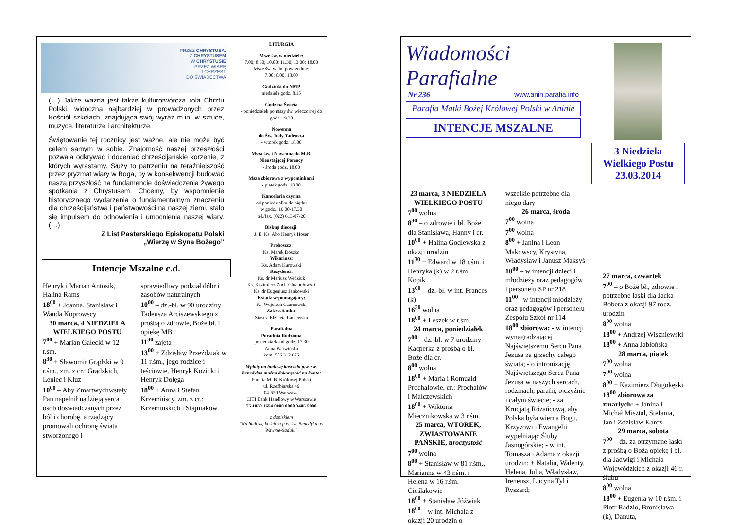PRZEZ CHRYSTUSA,
Z CHRYSTUSEM
W CHRYSTUSIE
PRZEZ WIARĘ
I CHRZEST
DO ŚWIADECTWA
(…) Jakże ważna jest także kulturotwórcza rola Chrztu Polski, widoczna najbardziej w prowadzonych przez Kościół szkołach, znajdująca swój wyraz m.in. w sztuce, muzyce, literaturze i architekturze.
Świętowanie tej rocznicy jest ważne, ale nie może być celem samym w sobie. Znajomość naszej przeszłości pozwala odkrywać i doceniać chrześcijańskie korzenie, z których wyrastamy. Służy to patrzeniu na teraźniejszość przez pryzmat wiary w Boga, by w konsekwencji budować naszą przyszłość na fundamencie doświadczenia żywego spotkania z Chrystusem. Chcemy, by wspomnienie historycznego wydarzenia o fundamentalnym znaczeniu dla chrześcijaństwa i państwowości na naszej ziemi, stało się impulsem do odnowienia i umocnienia naszej wiary. (…)
Z List Pasterskiego Episkopatu Polski
„Wierzę w Syna Bożego”
Intencje Mszalne c.d.
Henryk i Marian Antosik, Halina Rams
18<sup>00</sup> + Joanna, Stanisław i Wanda Koprowscy
30 marca, 4 NIEDZIELA WIELKIEGO POSTU
7<sup>00</sup> + Marian Gałecki w 12 r.śm.
8<sup>30</sup> + Sławomir Grądzki w 9 r.śm., zm. z cr.: Grądzkich, Leniec i Kluz
10<sup>00</sup> – Aby Zmartwychwstały Pan napełnił nadzieją serca osób doświadczanych przez ból i chorobę, a rządzący promowali ochronę świata stworzonego i
sprawiedliwy podział dóbr i zasobów naturalnych
10<sup>00</sup> – dz.-bł. w 90 urodziny Tadeusza Arciszewskiego z prośbą o zdrowie, Boże bł. i opiekę MB
11<sup>30</sup> zajęta
13<sup>00</sup> + Zdzisław Przeździak w 11 r.śm., jego rodzice i teściowie, Henryk Kozicki i Henryk Dołęga
18<sup>00</sup> + Anna i Stefan Krzemińscy, zm. z cr.: Krzemińskich i Stajniaków
LITURGIA
Msze św. w niedziele:
7.00; 8.30; 10.00; 11.30; 13.00; 18.00
Msze św. w dni powszednie:
7.00; 8.00; 18.00
Godzinki do NMP
niedziela godz. 8.15
Godzina Święta
- poniedziałek po mszy św. wieczornej do godz. 19.30
Nowenna
do Św. Judy Tadeusza
- wtorek godz. 18.00
Msza św. i Nowenna do M.B. Nieustającej Pomocy
- środa godz. 18.00
Msza zbiorowa z wypominkami
- piątek godz. 18.00
Kancelaria czynna
od poniedziałku do piątku
w godz.: 16.00-17.30
tel./fax. (022) 613-07-20
Biskup diecezji:
J. E. Ks. Abp Henryk Hoser
Proboszcz:
Ks. Marek Doszko
Wikariusz:
Ks. Adam Kurowski
Rezydenci:
Ks. dr Mariusz Wedziuk
Ks. Kazimierz Zoch-Chrabołowski
Ks. dr Eugeniusz Jankowski
Ksiądz wspomagający:
Ks. Wojciech Czarnowski
Zakrystianka:
Siostra Elżbieta Łaniewska
Parafialna
Poradnia Rodzinna
poniedziałki od godz. 17.30
Anna Warwińska
kom. 506 312 676
Wpłaty na budowę kościoła p.w. św. Benedykta można dokonywać na konto:
Parafia M. B. Królowej Polski
ul. Rzeźbiarska 46
04-620 Warszawa
CITI Bank Handlowy w Warszawie
75 1030 1654 0000 0000 3405 5000
z dopiskiem
"Na budowę kościoła p.w. św. Benedykta w Wawrze-Sadulu"
Wiadomości Parafialne
Nr 236 www.anin.parafia.info
Parafia Matki Bożej Królowej Polski w Aninie
INTENCJE MSZALNE
3 Niedziela Wielkiego Postu 23.03.2014
23 marca, 3 NIEDZIELA WIELKIEGO POSTU
7<sup>00</sup> wolna
8<sup>30</sup> – o zdrowie i bł. Boże dla Stanisława, Hanny i cr.
10<sup>00</sup> + Halina Godlewska z okazji urodzin
11<sup>30</sup> + Edward w 18 r.śm. i Henryka (k) w 2 r.śm. Kopik
13<sup>00</sup> – dz.-bł. w int. Frances (k)
16<sup>30</sup> wolna
18<sup>00</sup> + Leszek w r.śm.
24 marca, poniedziałek
7<sup>00</sup> – dz.-bł. w 7 urodziny Kacperka z prośbą o bł. Boże dla cr.
8<sup>00</sup> wolna
18<sup>00</sup> + Maria i Romuald Prochalowie, cr.: Prochalów i Malczewskich
18<sup>00</sup> + Wiktoria Miecznikowska w 3 r.śm.
25 marca, WTOREK, ZWIASTOWANIE PAŃSKIE, uroczystość
7<sup>00</sup> wolna
8<sup>00</sup> + Stanisław w 81 r.śm., Marianna w 43 r.śm. i Helena w 16 r.śm. Cieślakowie
18<sup>00</sup> + Stanisław Jóźwiak
18<sup>00</sup> – w int. Michała z okazji 20 urodzin o
wszelkie potrzebne dla niego dary
26 marca, środa
7<sup>00</sup> wolna
7<sup>00</sup> wolna
8<sup>00</sup> + Janina i Leon Makowscy, Krystyna, Władysław i Janusz Maksyś
10<sup>00</sup> – w intencji dzieci i młodzieży oraz pedagogów i personelu SP nr 218
11<sup>00</sup>– w intencji młodzieży oraz pedagogów i personelu Zespołu Szkół nr 114
18<sup>00</sup> zbiorowa: - w intencji wynagradzającej Najświętszemu Sercu Pana Jezusa za grzechy całego świata; - o intronizację Najświętszego Serca Pana Jezusa w naszych sercach, rodzinach, parafii, ojczyźnie i całym świecie; - za Krucjatą Różańcową, aby Polska była wierna Bogu, Krzyżowi i Ewangelii wypełniając Śluby Jasnogórskie; - w int. Tomasza i Adama z okazji urodzin; + Natalia, Walenty, Helena, Julia, Władysław, Ireneusz, Lucyna Tyl i Ryszard;
27 marca, czwartek
7<sup>00</sup> – o Boże bł., zdrowie i potrzebne łaski dla Jacka Bobera z okazji 97 rocz. urodzin
8<sup>00</sup> wolna
18<sup>00</sup> + Andrzej Wiszniewski
18<sup>00</sup> + Anna Jabłońska
28 marca, piątek
7<sup>00</sup> wolna
7<sup>00</sup> wolna
8<sup>00</sup> + Kazimierz Długokęski
18<sup>00</sup> zbiorowa za zmarłych: + Janina i Michał Misztal, Stefania, Jan i Zdzisław Karcz
29 marca, sobota
7<sup>00</sup> – dz. za otrzymane łaski z prośbą o Bożą opiekę i bł. dla Jadwigi i Michała Wojewódzkich z okazji 46 r. ślubu
8<sup>00</sup> wolna
18<sup>00</sup> + Eugenia w 10 r.śm. i Piotr Radzio, Bronisława (k), Danuta,